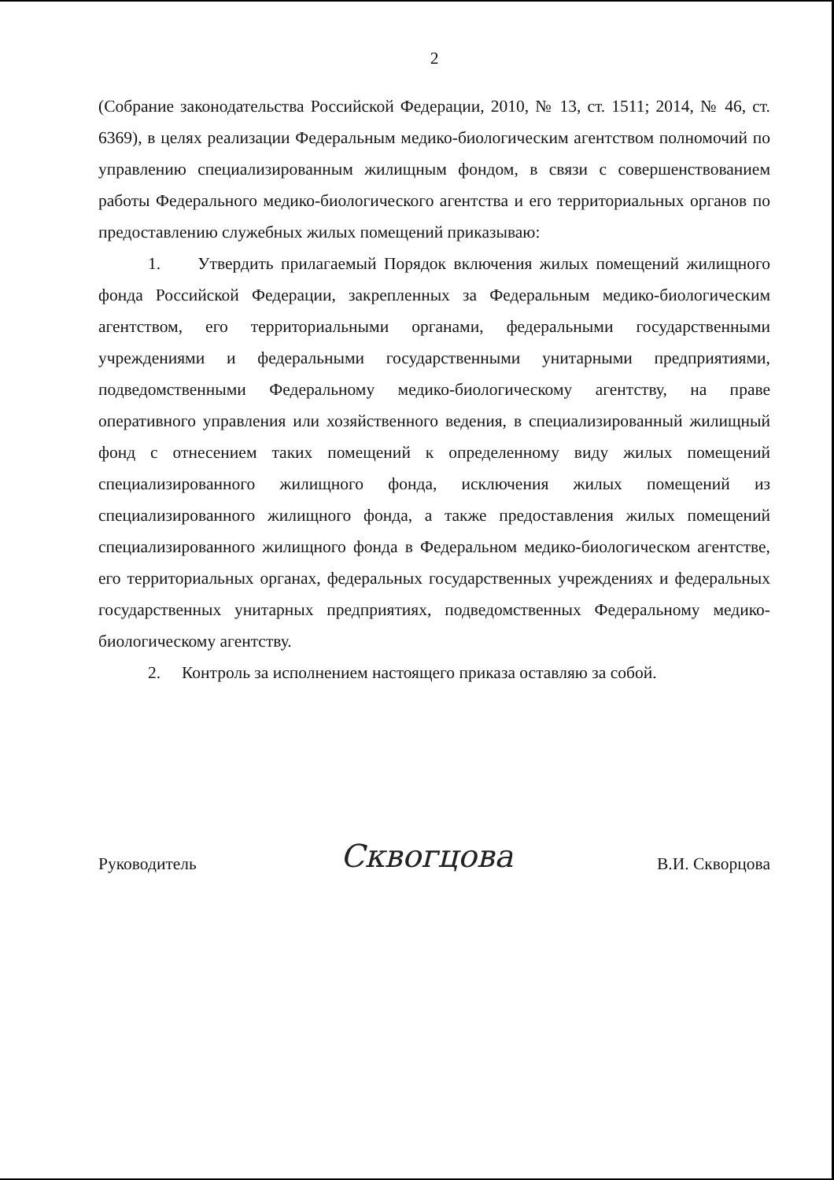2
(Собрание законодательства Российской Федерации, 2010, № 13, ст. 1511; 2014, № 46, ст. 6369), в целях реализации Федеральным медико-биологическим агентством полномочий по управлению специализированным жилищным фондом, в связи с совершенствованием работы Федерального медико-биологического агентства и его территориальных органов по предоставлению служебных жилых помещений приказываю:
1. Утвердить прилагаемый Порядок включения жилых помещений жилищного фонда Российской Федерации, закрепленных за Федеральным медико-биологическим агентством, его территориальными органами, федеральными государственными учреждениями и федеральными государственными унитарными предприятиями, подведомственными Федеральному медико-биологическому агентству, на праве оперативного управления или хозяйственного ведения, в специализированный жилищный фонд с отнесением таких помещений к определенному виду жилых помещений специализированного жилищного фонда, исключения жилых помещений из специализированного жилищного фонда, а также предоставления жилых помещений специализированного жилищного фонда в Федеральном медико-биологическом агентстве, его территориальных органах, федеральных государственных учреждениях и федеральных государственных унитарных предприятиях, подведомственных Федеральному медико-биологическому агентству.
2. Контроль за исполнением настоящего приказа оставляю за собой.
Руководитель Сквогцова В.И. Скворцова